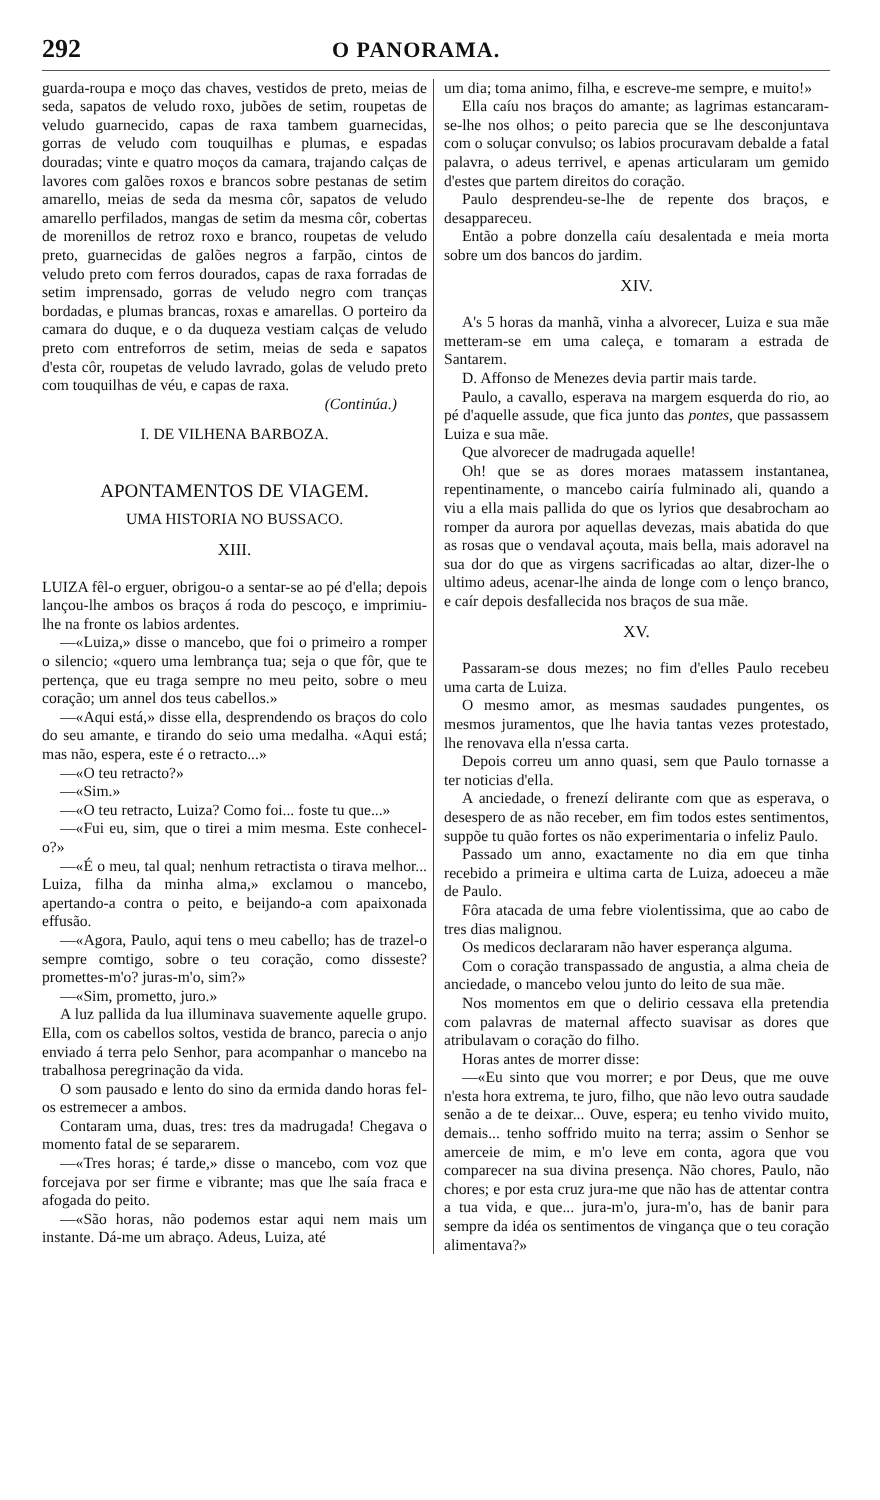292 O PANORAMA.
guarda-roupa e moço das chaves, vestidos de preto, meias de seda, sapatos de veludo roxo, jubões de setim, roupetas de veludo guarnecido, capas de raxa tambem guarnecidas, gorras de veludo com touquilhas e plumas, e espadas douradas; vinte e quatro moços da camara, trajando calças de lavores com galões roxos e brancos sobre pestanas de setim amarello, meias de seda da mesma côr, sapatos de veludo amarello perfilados, mangas de setim da mesma côr, cobertas de morenillos de retroz roxo e branco, roupetas de veludo preto, guarnecidas de galões negros a farpão, cintos de veludo preto com ferros dourados, capas de raxa forradas de setim imprensado, gorras de veludo negro com tranças bordadas, e plumas brancas, roxas e amarellas. O porteiro da camara do duque, e o da duqueza vestiam calças de veludo preto com entreforros de setim, meias de seda e sapatos d'esta côr, roupetas de veludo lavrado, golas de veludo preto com touquilhas de véu, e capas de raxa.
(Continúa.)
I. DE VILHENA BARBOZA.
APONTAMENTOS DE VIAGEM.
UMA HISTORIA NO BUSSACO.
XIII.
LUIZA fêl-o erguer, obrigou-o a sentar-se ao pé d'ella; depois lançou-lhe ambos os braços á roda do pescoço, e imprimiu-lhe na fronte os labios ardentes.
—«Luiza,» disse o mancebo, que foi o primeiro a romper o silencio; «quero uma lembrança tua; seja o que fôr, que te pertença, que eu traga sempre no meu peito, sobre o meu coração; um annel dos teus cabellos.»
—«Aqui está,» disse ella, desprendendo os braços do colo do seu amante, e tirando do seio uma medalha. «Aqui está; mas não, espera, este é o retracto...»
—«O teu retracto?»
—«Sim.»
—«O teu retracto, Luiza? Como foi... foste tu que...»
—«Fui eu, sim, que o tirei a mim mesma. Este conhecel-o?»
—«É o meu, tal qual; nenhum retractista o tirava melhor... Luiza, filha da minha alma,» exclamou o mancebo, apertando-a contra o peito, e beijando-a com apaixonada effusão.
—«Agora, Paulo, aqui tens o meu cabello; has de trazel-o sempre comtigo, sobre o teu coração, como disseste? promettes-m'o? juras-m'o, sim?»
—«Sim, prometto, juro.»
A luz pallida da lua illuminava suavemente aquelle grupo. Ella, com os cabellos soltos, vestida de branco, parecia o anjo enviado á terra pelo Senhor, para acompanhar o mancebo na trabalhosa peregrinação da vida.
O som pausado e lento do sino da ermida dando horas fel-os estremecer a ambos.
Contaram uma, duas, tres: tres da madrugada! Chegava o momento fatal de se separarem.
—«Tres horas; é tarde,» disse o mancebo, com voz que forcejava por ser firme e vibrante; mas que lhe saía fraca e afogada do peito.
—«São horas, não podemos estar aqui nem mais um instante. Dá-me um abraço. Adeus, Luiza, até
um dia; toma animo, filha, e escreve-me sempre, e muito!»
Ella caíu nos braços do amante; as lagrimas estancaram-se-lhe nos olhos; o peito parecia que se lhe desconjuntava com o soluçar convulso; os labios procuravam debalde a fatal palavra, o adeus terrivel, e apenas articularam um gemido d'estes que partem direitos do coração.
Paulo desprendeu-se-lhe de repente dos braços, e desappareceu.
Então a pobre donzella caíu desalentada e meia morta sobre um dos bancos do jardim.
XIV.
A's 5 horas da manhã, vinha a alvorecer, Luiza e sua mãe metteram-se em uma caleça, e tomaram a estrada de Santarem.
D. Affonso de Menezes devia partir mais tarde.
Paulo, a cavallo, esperava na margem esquerda do rio, ao pé d'aquelle assude, que fica junto das pontes, que passassem Luiza e sua mãe.
Que alvorecer de madrugada aquelle!
Oh! que se as dores moraes matassem instantanea, repentinamente, o mancebo cairía fulminado ali, quando a viu a ella mais pallida do que os lyrios que desabrocham ao romper da aurora por aquellas devezas, mais abatida do que as rosas que o vendaval açouta, mais bella, mais adoravel na sua dor do que as virgens sacrificadas ao altar, dizer-lhe o ultimo adeus, acenar-lhe ainda de longe com o lenço branco, e caír depois desfallecida nos braços de sua mãe.
XV.
Passaram-se dous mezes; no fim d'elles Paulo recebeu uma carta de Luiza.
O mesmo amor, as mesmas saudades pungentes, os mesmos juramentos, que lhe havia tantas vezes protestado, lhe renovava ella n'essa carta.
Depois correu um anno quasi, sem que Paulo tornasse a ter noticias d'ella.
A anciedade, o frenezí delirante com que as esperava, o desespero de as não receber, em fim todos estes sentimentos, suppõe tu quão fortes os não experimentaria o infeliz Paulo.
Passado um anno, exactamente no dia em que tinha recebido a primeira e ultima carta de Luiza, adoeceu a mãe de Paulo.
Fôra atacada de uma febre violentissima, que ao cabo de tres dias malignou.
Os medicos declararam não haver esperança alguma.
Com o coração transpassado de angustia, a alma cheia de anciedade, o mancebo velou junto do leito de sua mãe.
Nos momentos em que o delirio cessava ella pretendia com palavras de maternal affecto suavisar as dores que atribulavam o coração do filho.
Horas antes de morrer disse:
—«Eu sinto que vou morrer; e por Deus, que me ouve n'esta hora extrema, te juro, filho, que não levo outra saudade senão a de te deixar... Ouve, espera; eu tenho vivido muito, demais... tenho soffrido muito na terra; assim o Senhor se amerceie de mim, e m'o leve em conta, agora que vou comparecer na sua divina presença. Não chores, Paulo, não chores; e por esta cruz jura-me que não has de attentar contra a tua vida, e que... jura-m'o, jura-m'o, has de banir para sempre da idéa os sentimentos de vingança que o teu coração alimentava?»